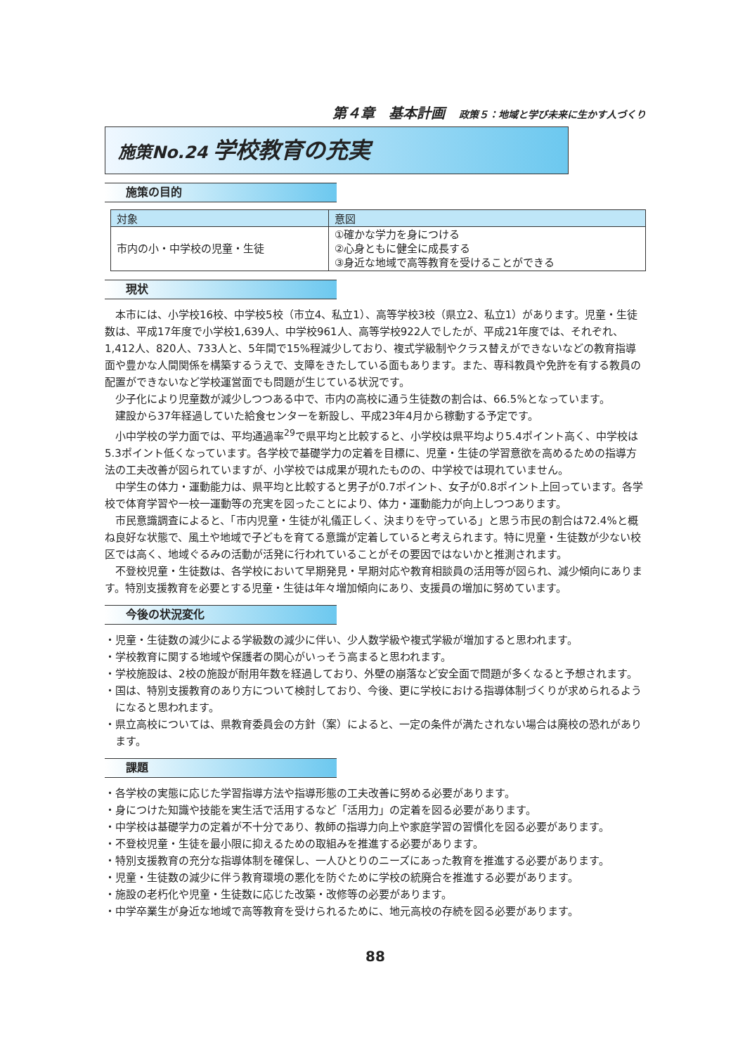第４章　基本計画 政策５：地域と学び未来に生かす人づくり
施策No.24 学校教育の充実
施策の目的
| 対象 | 意図 |
| --- | --- |
| 市内の小・中学校の児童・生徒 | ①確かな学力を身につける ②心身ともに健全に成長する ③身近な地域で高等教育を受けることができる |
現状
本市には、小学校16校、中学校5校（市立4、私立1）、高等学校3校（県立2、私立1）があります。児童・生徒数は、平成17年度で小学校1,639人、中学校961人、高等学校922人でしたが、平成21年度では、それぞれ、1,412人、820人、733人と、5年間で15%程減少しており、複式学級制やクラス替えができないなどの教育指導面や豊かな人間関係を構築するうえで、支障をきたしている面もあります。また、専科教員や免許を有する教員の配置ができないなど学校運営面でも問題が生じている状況です。
少子化により児童数が減少しつつある中で、市内の高校に通う生徒数の割合は、66.5%となっています。
建設から37年経過していた給食センターを新設し、平成23年4月から稼動する予定です。
小中学校の学力面では、平均通過率<sup>29</sup>で県平均と比較すると、小学校は県平均より5.4ポイント高く、中学校は5.3ポイント低くなっています。各学校で基礎学力の定着を目標に、児童・生徒の学習意欲を高めるための指導方法の工夫改善が図られていますが、小学校では成果が現れたものの、中学校では現れていません。
中学生の体力・運動能力は、県平均と比較すると男子が0.7ポイント、女子が0.8ポイント上回っています。各学校で体育学習や一校一運動等の充実を図ったことにより、体力・運動能力が向上しつつあります。
市民意識調査によると、「市内児童・生徒が礼儀正しく、決まりを守っている」と思う市民の割合は72.4%と概ね良好な状態で、風土や地域で子どもを育てる意識が定着していると考えられます。特に児童・生徒数が少ない校区では高く、地域ぐるみの活動が活発に行われていることがその要因ではないかと推測されます。
不登校児童・生徒数は、各学校において早期発見・早期対応や教育相談員の活用等が図られ、減少傾向にあります。特別支援教育を必要とする児童・生徒は年々増加傾向にあり、支援員の増加に努めています。
今後の状況変化
・児童・生徒数の減少による学級数の減少に伴い、少人数学級や複式学級が増加すると思われます。
・学校教育に関する地域や保護者の関心がいっそう高まると思われます。
・学校施設は、2校の施設が耐用年数を経過しており、外壁の崩落など安全面で問題が多くなると予想されます。
・国は、特別支援教育のあり方について検討しており、今後、更に学校における指導体制づくりが求められるようになると思われます。
・県立高校については、県教育委員会の方針（案）によると、一定の条件が満たされない場合は廃校の恐れがあります。
課題
・各学校の実態に応じた学習指導方法や指導形態の工夫改善に努める必要があります。
・身につけた知識や技能を実生活で活用するなど「活用力」の定着を図る必要があります。
・中学校は基礎学力の定着が不十分であり、教師の指導力向上や家庭学習の習慣化を図る必要があります。
・不登校児童・生徒を最小限に抑えるための取組みを推進する必要があります。
・特別支援教育の充分な指導体制を確保し、一人ひとりのニーズにあった教育を推進する必要があります。
・児童・生徒数の減少に伴う教育環境の悪化を防ぐために学校の統廃合を推進する必要があります。
・施設の老朽化や児童・生徒数に応じた改築・改修等の必要があります。
・中学卒業生が身近な地域で高等教育を受けられるために、地元高校の存続を図る必要があります。
88